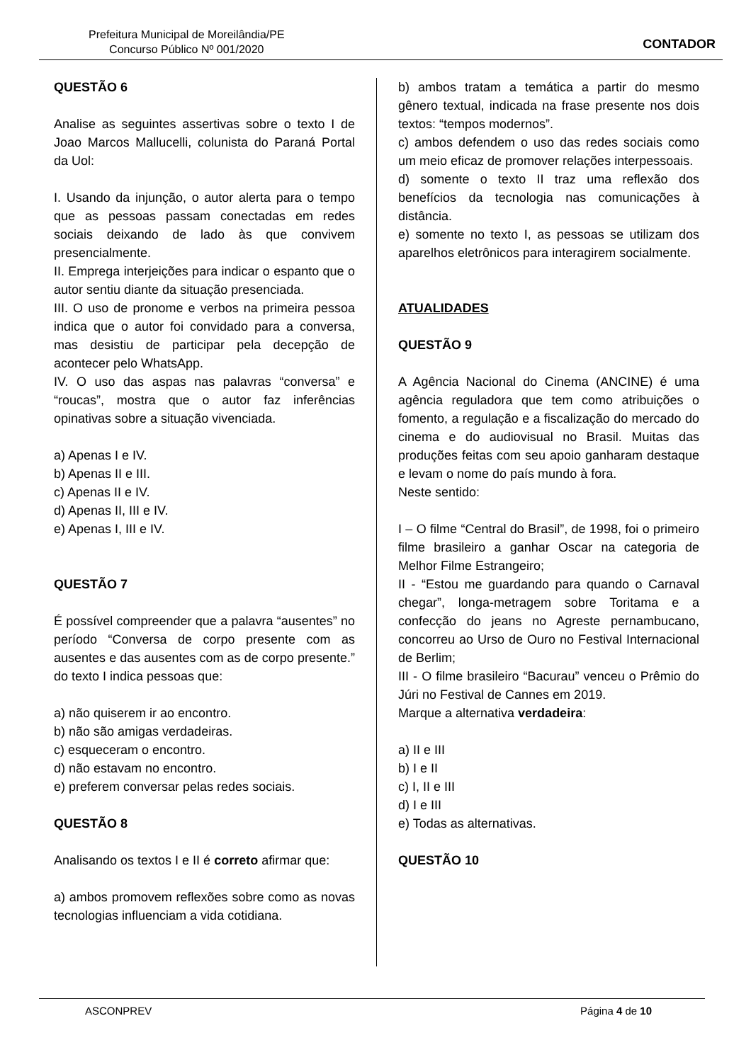Prefeitura Municipal de Moreilândia/PE
Concurso Público Nº 001/2020
CONTADOR
QUESTÃO 6
Analise as seguintes assertivas sobre o texto I de Joao Marcos Mallucelli, colunista do Paraná Portal da Uol:
I. Usando da injunção, o autor alerta para o tempo que as pessoas passam conectadas em redes sociais deixando de lado às que convivem presencialmente.
II. Emprega interjeições para indicar o espanto que o autor sentiu diante da situação presenciada.
III. O uso de pronome e verbos na primeira pessoa indica que o autor foi convidado para a conversa, mas desistiu de participar pela decepção de acontecer pelo WhatsApp.
IV. O uso das aspas nas palavras “conversa” e “roucas”, mostra que o autor faz inferências opinativas sobre a situação vivenciada.
a) Apenas I e IV.
b) Apenas II e III.
c) Apenas II e IV.
d) Apenas II, III e IV.
e) Apenas I, III e IV.
QUESTÃO 7
É possível compreender que a palavra “ausentes” no período “Conversa de corpo presente com as ausentes e das ausentes com as de corpo presente.” do texto I indica pessoas que:
a) não quiserem ir ao encontro.
b) não são amigas verdadeiras.
c) esqueceram o encontro.
d) não estavam no encontro.
e) preferem conversar pelas redes sociais.
QUESTÃO 8
Analisando os textos I e II é correto afirmar que:
a) ambos promovem reflexões sobre como as novas tecnologias influenciam a vida cotidiana.
b) ambos tratam a temática a partir do mesmo gênero textual, indicada na frase presente nos dois textos: “tempos modernos”.
c) ambos defendem o uso das redes sociais como um meio eficaz de promover relações interpessoais.
d) somente o texto II traz uma reflexão dos benefícios da tecnologia nas comunicações à distância.
e) somente no texto I, as pessoas se utilizam dos aparelhos eletrônicos para interagirem socialmente.
ATUALIDADES
QUESTÃO 9
A Agência Nacional do Cinema (ANCINE) é uma agência reguladora que tem como atribuições o fomento, a regulação e a fiscalização do mercado do cinema e do audiovisual no Brasil. Muitas das produções feitas com seu apoio ganharam destaque e levam o nome do país mundo à fora.
Neste sentido:
I – O filme “Central do Brasil”, de 1998, foi o primeiro filme brasileiro a ganhar Oscar na categoria de Melhor Filme Estrangeiro;
II - “Estou me guardando para quando o Carnaval chegar”, longa-metragem sobre Toritama e a confecção do jeans no Agreste pernambucano, concorreu ao Urso de Ouro no Festival Internacional de Berlim;
III - O filme brasileiro “Bacurau” venceu o Prêmio do Júri no Festival de Cannes em 2019.
Marque a alternativa verdadeira:
a) II e III
b) I e II
c) I, II e III
d) I e III
e) Todas as alternativas.
QUESTÃO 10
ASCONPREV Página 4 de 10